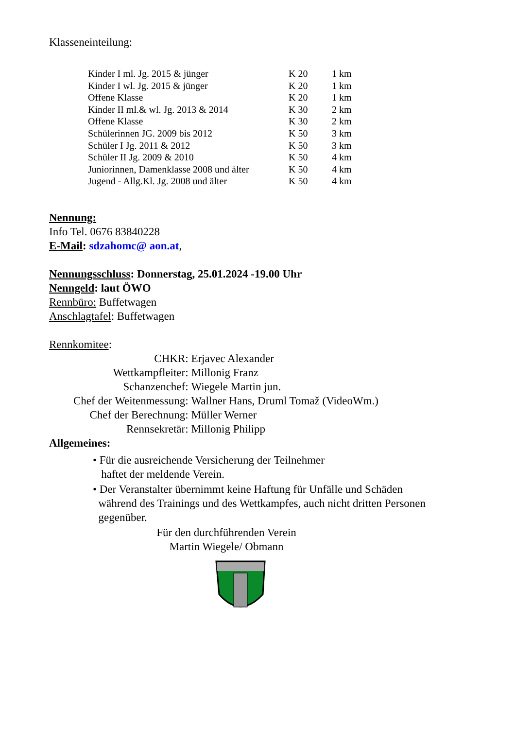Klasseneinteilung:
| Kinder I ml. Jg. 2015 & jünger | K 20 | 1 km |
| Kinder I wl. Jg. 2015 & jünger | K 20 | 1 km |
| Offene Klasse | K 20 | 1 km |
| Kinder II ml.& wl. Jg. 2013 & 2014 | K 30 | 2 km |
| Offene Klasse | K 30 | 2 km |
| Schülerinnen JG. 2009 bis 2012 | K 50 | 3 km |
| Schüler I Jg. 2011 & 2012 | K 50 | 3 km |
| Schüler II Jg. 2009 & 2010 | K 50 | 4 km |
| Juniorinnen, Damenklasse 2008 und älter | K 50 | 4 km |
| Jugend - Allg.Kl. Jg. 2008 und älter | K 50 | 4 km |
Nennung:
Info Tel. 0676 83840228
E-Mail: sdzahomc@ aon.at,
Nennungsschluss: Donnerstag, 25.01.2024 -19.00 Uhr
Nenngeld: laut ÖWO
Rennbüro: Buffetwagen
Anschlagtafel: Buffetwagen
Rennkomitee:
| CHKR: | Erjavec Alexander |
| Wettkampfleiter: | Millonig Franz |
| Schanzenchef: | Wiegele Martin jun. |
| Chef der Weitenmessung: | Wallner Hans, Druml Tomaž (VideoWm.) |
| Chef der Berechnung: | Müller Werner |
| Rennsekretär: | Millonig Philipp |
Allgemeines:
• Für die ausreichende Versicherung der Teilnehmer
haftet der meldende Verein.
• Der Veranstalter übernimmt keine Haftung für Unfälle und Schäden
während des Trainings und des Wettkampfes, auch nicht dritten Personen
gegenüber.
Für den durchführenden Verein
Martin Wiegele/ Obmann